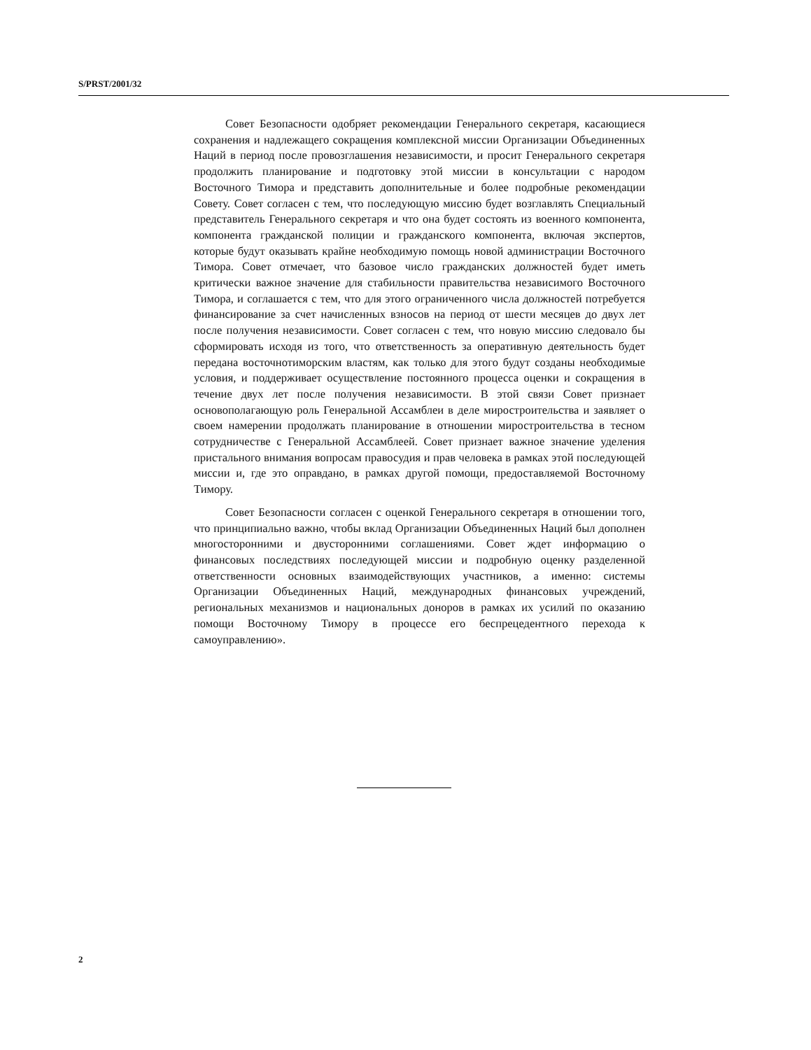S/PRST/2001/32
Совет Безопасности одобряет рекомендации Генерального секретаря, касающиеся сохранения и надлежащего сокращения комплексной миссии Организации Объединенных Наций в период после провозглашения независимости, и просит Генерального секретаря продолжить планирование и подготовку этой миссии в консультации с народом Восточного Тимора и представить дополнительные и более подробные рекомендации Совету. Совет согласен с тем, что последующую миссию будет возглавлять Специальный представитель Генерального секретаря и что она будет состоять из военного компонента, компонента гражданской полиции и гражданского компонента, включая экспертов, которые будут оказывать крайне необходимую помощь новой администрации Восточного Тимора. Совет отмечает, что базовое число гражданских должностей будет иметь критически важное значение для стабильности правительства независимого Восточного Тимора, и соглашается с тем, что для этого ограниченного числа должностей потребуется финансирование за счет начисленных взносов на период от шести месяцев до двух лет после получения независимости. Совет согласен с тем, что новую миссию следовало бы сформировать исходя из того, что ответственность за оперативную деятельность будет передана восточнотиморским властям, как только для этого будут созданы необходимые условия, и поддерживает осуществление постоянного процесса оценки и сокращения в течение двух лет после получения независимости. В этой связи Совет признает основополагающую роль Генеральной Ассамблеи в деле миростроительства и заявляет о своем намерении продолжать планирование в отношении миростроительства в тесном сотрудничестве с Генеральной Ассамблеей. Совет признает важное значение уделения пристального внимания вопросам правосудия и прав человека в рамках этой последующей миссии и, где это оправдано, в рамках другой помощи, предоставляемой Восточному Тимору.
Совет Безопасности согласен с оценкой Генерального секретаря в отношении того, что принципиально важно, чтобы вклад Организации Объединенных Наций был дополнен многосторонними и двусторонними соглашениями. Совет ждет информацию о финансовых последствиях последующей миссии и подробную оценку разделенной ответственности основных взаимодействующих участников, а именно: системы Организации Объединенных Наций, международных финансовых учреждений, региональных механизмов и национальных доноров в рамках их усилий по оказанию помощи Восточному Тимору в процессе его беспрецедентного перехода к самоуправлению».
2